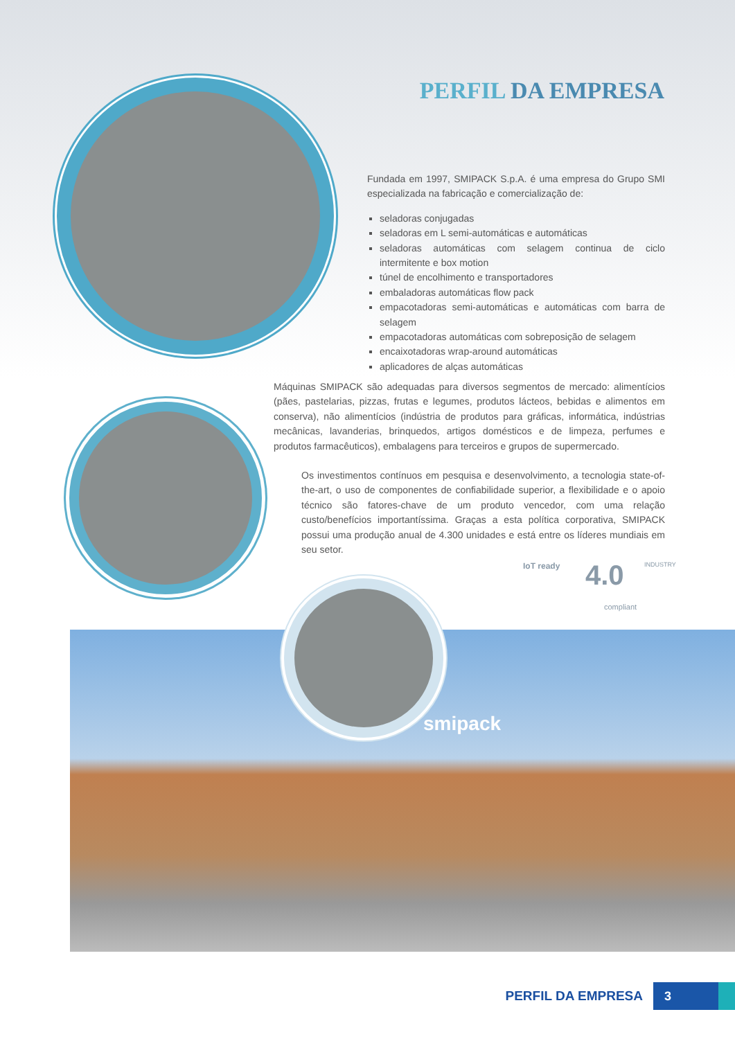PERFIL DA EMPRESA
Fundada em 1997, SMIPACK S.p.A. é uma empresa do Grupo SMI especializada na fabricação e comercialização de:
seladoras conjugadas
seladoras em L semi-automáticas e automáticas
seladoras automáticas com selagem continua de ciclo intermitente e box motion
túnel de encolhimento e transportadores
embaladoras automáticas flow pack
empacotadoras semi-automáticas e automáticas com barra de selagem
empacotadoras automáticas com sobreposição de selagem
encaixotadoras wrap-around automáticas
aplicadores de alças automáticas
Máquinas SMIPACK são adequadas para diversos segmentos de mercado: alimentícios (pães, pastelarias, pizzas, frutas e legumes, produtos lácteos, bebidas e alimentos em conserva), não alimentícios (indústria de produtos para gráficas, informática, indústrias mecânicas, lavanderias, brinquedos, artigos domésticos e de limpeza, perfumes e produtos farmacêuticos), embalagens para terceiros e grupos de supermercado.
Os investimentos contínuos em pesquisa e desenvolvimento, a tecnologia state-of-the-art, o uso de componentes de confiabilidade superior, a flexibilidade e o apoio técnico são fatores-chave de um produto vencedor, com uma relação custo/benefícios importantíssima. Graças a esta política corporativa, SMIPACK possui uma produção anual de 4.300 unidades e está entre os líderes mundiais em seu setor.
IoT ready 4.0
compliant
INDUSTRY
smipack
PERFIL DA EMPRESA 3